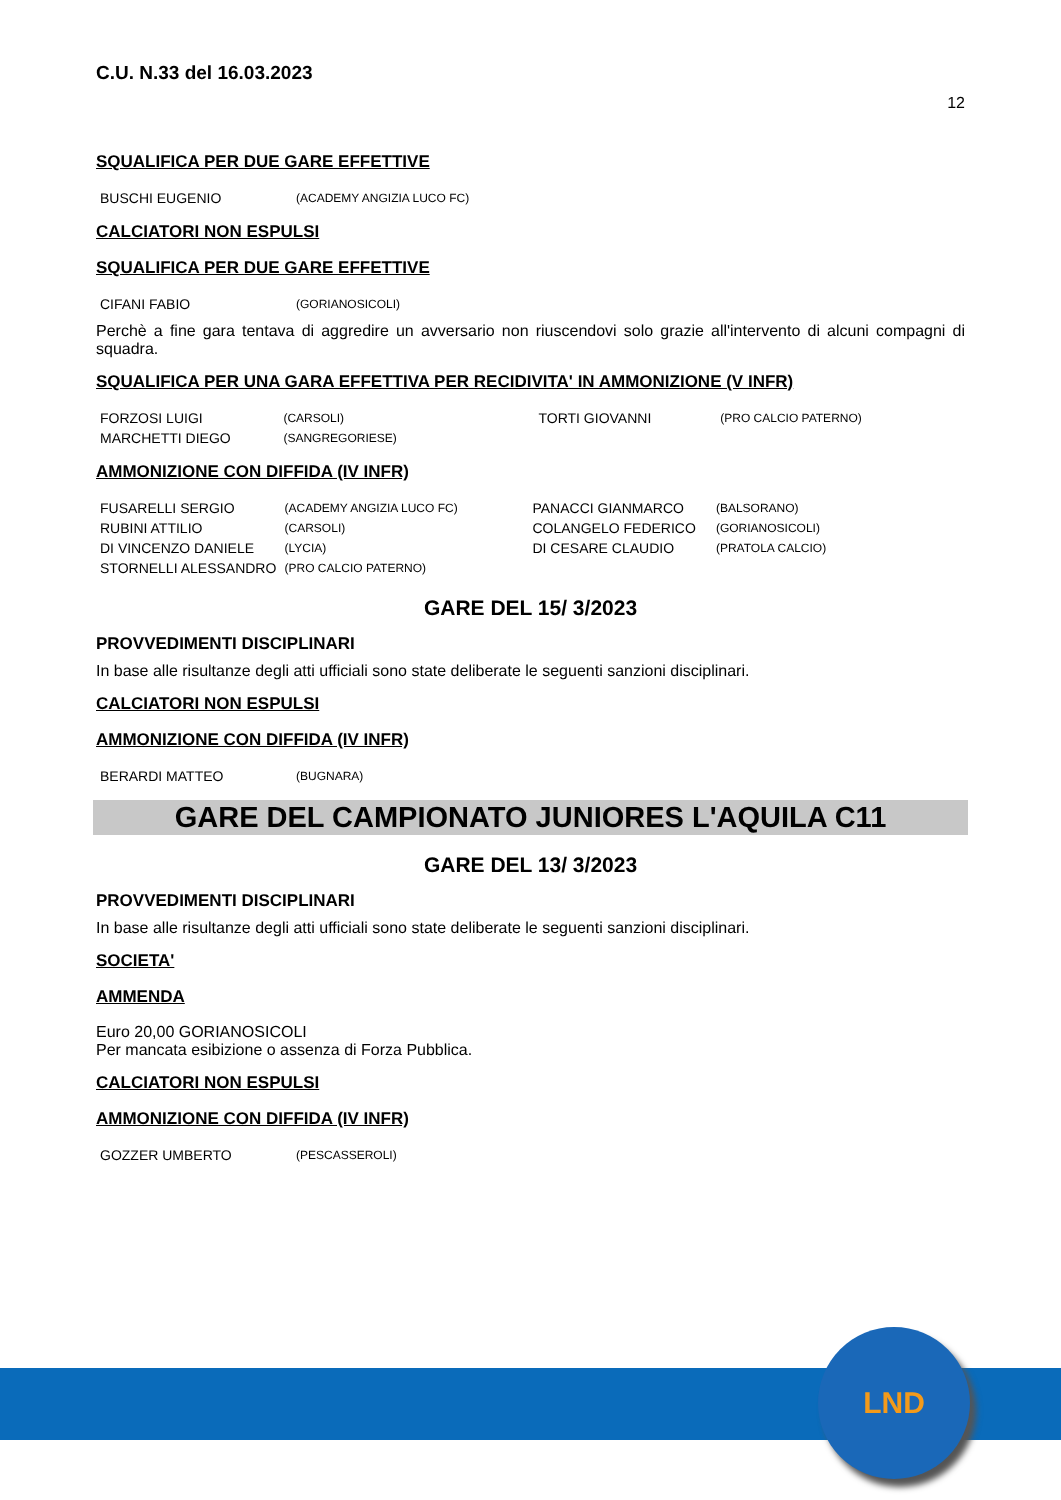C.U. N.33 del 16.03.2023
12
SQUALIFICA PER DUE GARE EFFETTIVE
| BUSCHI EUGENIO | (ACADEMY ANGIZIA LUCO FC) |
CALCIATORI NON ESPULSI
SQUALIFICA PER DUE GARE EFFETTIVE
| CIFANI FABIO | (GORIANOSICOLI) |
Perchè a fine gara tentava di aggredire un avversario non riuscendovi solo grazie all'intervento di alcuni compagni di squadra.
SQUALIFICA PER UNA GARA EFFETTIVA PER RECIDIVITA' IN AMMONIZIONE (V INFR)
| FORZOSI LUIGI | (CARSOLI) | TORTI GIOVANNI | (PRO CALCIO PATERNO) |
| MARCHETTI DIEGO | (SANGREGORIESE) | | |
AMMONIZIONE CON DIFFIDA (IV INFR)
| FUSARELLI SERGIO | (ACADEMY ANGIZIA LUCO FC) | PANACCI GIANMARCO | (BALSORANO) |
| RUBINI ATTILIO | (CARSOLI) | COLANGELO FEDERICO | (GORIANOSICOLI) |
| DI VINCENZO DANIELE | (LYCIA) | DI CESARE CLAUDIO | (PRATOLA CALCIO) |
| STORNELLI ALESSANDRO | (PRO CALCIO PATERNO) | | |
GARE DEL 15/ 3/2023
PROVVEDIMENTI DISCIPLINARI
In base alle risultanze degli atti ufficiali sono state deliberate le seguenti sanzioni disciplinari.
CALCIATORI NON ESPULSI
AMMONIZIONE CON DIFFIDA (IV INFR)
| BERARDI MATTEO | (BUGNARA) |
GARE DEL CAMPIONATO JUNIORES L'AQUILA C11
GARE DEL 13/ 3/2023
PROVVEDIMENTI DISCIPLINARI
In base alle risultanze degli atti ufficiali sono state deliberate le seguenti sanzioni disciplinari.
SOCIETA'
AMMENDA
Euro 20,00 GORIANOSICOLI
Per mancata esibizione o assenza di Forza Pubblica.
CALCIATORI NON ESPULSI
AMMONIZIONE CON DIFFIDA (IV INFR)
| GOZZER UMBERTO | (PESCASSEROLI) |
LND